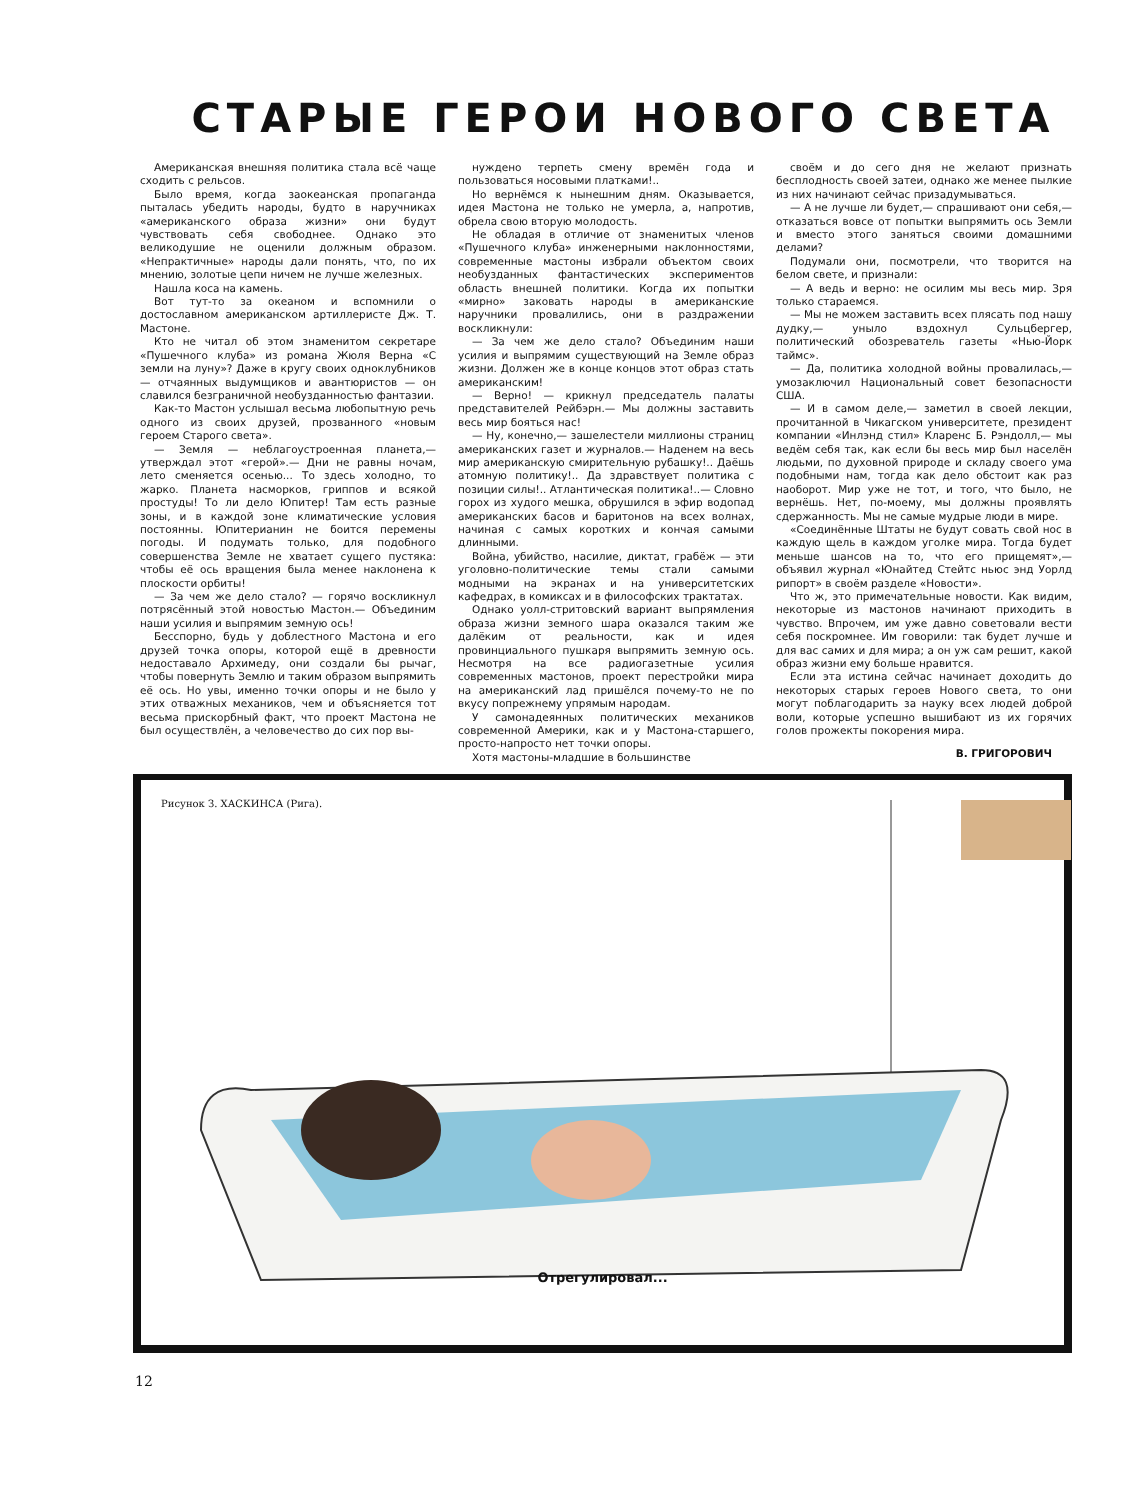СТАРЫЕ ГЕРОИ НОВОГО СВЕТА
Американская внешняя политика стала всё чаще сходить с рельсов.
Было время, когда заокеанская пропаганда пыталась убедить народы, будто в наручниках «американского образа жизни» они будут чувствовать себя свободнее. Однако это великодушие не оценили должным образом. «Непрактичные» народы дали понять, что, по их мнению, золотые цепи ничем не лучше железных.
Нашла коса на камень.
Вот тут-то за океаном и вспомнили о достославном американском артиллеристе Дж. Т. Мастоне.
Кто не читал об этом знаменитом секретаре «Пушечного клуба» из романа Жюля Верна «С земли на луну»? Даже в кругу своих одноклубников — отчаянных выдумщиков и авантюристов — он славился безграничной необузданностью фантазии.
Как-то Мастон услышал весьма любопытную речь одного из своих друзей, прозванного «новым героем Старого света».
— Земля — неблагоустроенная планета,— утверждал этот «герой».— Дни не равны ночам, лето сменяется осенью... То здесь холодно, то жарко. Планета насморков, гриппов и всякой простуды! То ли дело Юпитер! Там есть разные зоны, и в каждой зоне климатические условия постоянны. Юпитерианин не боится перемены погоды. И подумать только, для подобного совершенства Земле не хватает сущего пустяка: чтобы её ось вращения была менее наклонена к плоскости орбиты!
— За чем же дело стало? — горячо воскликнул потрясённый этой новостью Мастон.— Объединим наши усилия и выпрямим земную ось!
Бесспорно, будь у доблестного Мастона и его друзей точка опоры, которой ещё в древности недоставало Архимеду, они создали бы рычаг, чтобы повернуть Землю и таким образом выпрямить её ось. Но увы, именно точки опоры и не было у этих отважных механиков, чем и объясняется тот весьма прискорбный факт, что проект Мастона не был осуществлён, а человечество до сих пор вы-
нуждено терпеть смену времён года и пользоваться носовыми платками!..
Но вернёмся к нынешним дням. Оказывается, идея Мастона не только не умерла, а, напротив, обрела свою вторую молодость.
Не обладая в отличие от знаменитых членов «Пушечного клуба» инженерными наклонностями, современные мастоны избрали объектом своих необузданных фантастических экспериментов область внешней политики. Когда их попытки «мирно» заковать народы в американские наручники провалились, они в раздражении воскликнули:
— За чем же дело стало? Объединим наши усилия и выпрямим существующий на Земле образ жизни. Должен же в конце концов этот образ стать американским!
— Верно! — крикнул председатель палаты представителей Рейбэрн.— Мы должны заставить весь мир бояться нас!
— Ну, конечно,— зашелестели миллионы страниц американских газет и журналов.— Наденем на весь мир американскую смирительную рубашку!.. Даёшь атомную политику!.. Да здравствует политика с позиции силы!.. Атлантическая политика!..— Словно горох из худого мешка, обрушился в эфир водопад американских басов и баритонов на всех волнах, начиная с самых коротких и кончая самыми длинными.
Война, убийство, насилие, диктат, грабёж — эти уголовно-политические темы стали самыми модными на экранах и на университетских кафедрах, в комиксах и в философских трактатах.
Однако уолл-стритовский вариант выпрямления образа жизни земного шара оказался таким же далёким от реальности, как и идея провинциального пушкаря выпрямить земную ось. Несмотря на все радиогазетные усилия современных мастонов, проект перестройки мира на американский лад пришёлся почему-то не по вкусу попрежнему упрямым народам.
У самонадеянных политических механиков современной Америки, как и у Мастона-старшего, просто-напросто нет точки опоры.
Хотя мастоны-младшие в большинстве
своём и до сего дня не желают признать бесплодность своей затеи, однако же менее пылкие из них начинают сейчас призадумываться.
— А не лучше ли будет,— спрашивают они себя,— отказаться вовсе от попытки выпрямить ось Земли и вместо этого заняться своими домашними делами?
Подумали они, посмотрели, что творится на белом свете, и признали:
— А ведь и верно: не осилим мы весь мир. Зря только стараемся.
— Мы не можем заставить всех плясать под нашу дудку,— уныло вздохнул Сульцбергер, политический обозреватель газеты «Нью-Йорк таймс».
— Да, политика холодной войны провалилась,— умозаключил Национальный совет безопасности США.
— И в самом деле,— заметил в своей лекции, прочитанной в Чикагском университете, президент компании «Инлэнд стил» Кларенс Б. Рэндолл,— мы ведём себя так, как если бы весь мир был населён людьми, по духовной природе и складу своего ума подобными нам, тогда как дело обстоит как раз наоборот. Мир уже не тот, и того, что было, не вернёшь. Нет, по-моему, мы должны проявлять сдержанность. Мы не самые мудрые люди в мире.
«Соединённые Штаты не будут совать свой нос в каждую щель в каждом уголке мира. Тогда будет меньше шансов на то, что его прищемят»,— объявил журнал «Юнайтед Стейтс ньюс энд Уорлд рипорт» в своём разделе «Новости».
Что ж, это примечательные новости. Как видим, некоторые из мастонов начинают приходить в чувство. Впрочем, им уже давно советовали вести себя поскромнее. Им говорили: так будет лучше и для вас самих и для мира; а он уж сам решит, какой образ жизни ему больше нравится.
Если эта истина сейчас начинает доходить до некоторых старых героев Нового света, то они могут поблагодарить за науку всех людей доброй воли, которые успешно вышибают из их горячих голов прожекты покорения мира.
В. ГРИГОРОВИЧ
Рисунок З. ХАСКИНСА (Рига).
Отрегулировал...
12